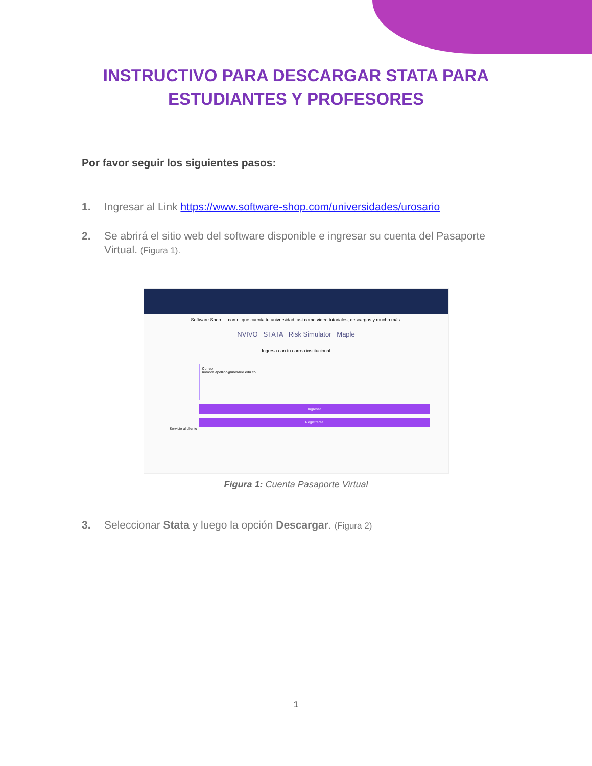INSTRUCTIVO PARA DESCARGAR STATA PARA ESTUDIANTES Y PROFESORES
Por favor seguir los siguientes pasos:
1. Ingresar al Link https://www.software-shop.com/universidades/urosario
2. Se abrirá el sitio web del software disponible e ingresar su cuenta del Pasaporte Virtual. (Figura 1).
Software Shop — con el que cuenta tu universidad, así como video tutoriales, descargas y mucho más.
NVIVO STATA Risk Simulator Maple
Ingresa con tu correo institucional
Correo
nombre.apellido@urosario.edu.co
Ingresar
Registrarse
Servicio al cliente
Figura 1: Cuenta Pasaporte Virtual
3. Seleccionar Stata y luego la opción Descargar. (Figura 2)
1